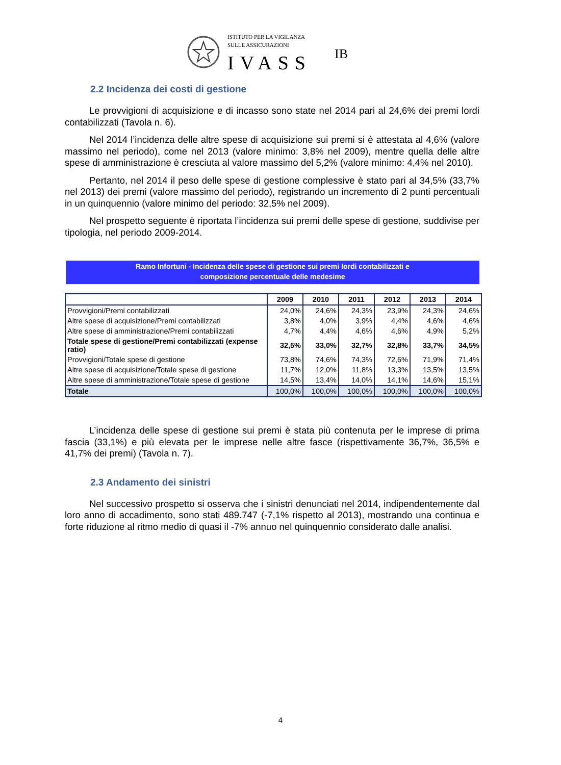ISTITUTO PER LA VIGILANZA
SULLE ASSICURAZIONI
IVASS
IB
2.2 Incidenza dei costi di gestione
Le provvigioni di acquisizione e di incasso sono state nel 2014 pari al 24,6% dei premi lordi contabilizzati (Tavola n. 6).
Nel 2014 l’incidenza delle altre spese di acquisizione sui premi si è attestata al 4,6% (valore massimo nel periodo), come nel 2013 (valore minimo: 3,8% nel 2009), mentre quella delle altre spese di amministrazione è cresciuta al valore massimo del 5,2% (valore minimo: 4,4% nel 2010).
Pertanto, nel 2014 il peso delle spese di gestione complessive è stato pari al 34,5% (33,7% nel 2013) dei premi (valore massimo del periodo), registrando un incremento di 2 punti percentuali in un quinquennio (valore minimo del periodo: 32,5% nel 2009).
Nel prospetto seguente è riportata l’incidenza sui premi delle spese di gestione, suddivise per tipologia, nel periodo 2009-2014.
Ramo Infortuni - Incidenza delle spese di gestione sui premi lordi contabilizzati e
composizione percentuale delle medesime
| | 2009 | 2010 | 2011 | 2012 | 2013 | 2014 |
| --- | --- | --- | --- | --- | --- | --- |
| Provvigioni/Premi contabilizzati | 24,0% | 24,6% | 24,3% | 23,9% | 24,3% | 24,6% |
| Altre spese di acquisizione/Premi contabilizzati | 3,8% | 4,0% | 3,9% | 4,4% | 4,6% | 4,6% |
| Altre spese di amministrazione/Premi contabilizzati | 4,7% | 4,4% | 4,6% | 4,6% | 4,9% | 5,2% |
| Totale spese di gestione/Premi contabilizzati (expense ratio) | 32,5% | 33,0% | 32,7% | 32,8% | 33,7% | 34,5% |
| Provvigioni/Totale spese di gestione | 73,8% | 74,6% | 74,3% | 72,6% | 71,9% | 71,4% |
| Altre spese di acquisizione/Totale spese di gestione | 11,7% | 12,0% | 11,8% | 13,3% | 13,5% | 13,5% |
| Altre spese di amministrazione/Totale spese di gestione | 14,5% | 13,4% | 14,0% | 14,1% | 14,6% | 15,1% |
| Totale | 100,0% | 100,0% | 100,0% | 100,0% | 100,0% | 100,0% |
L’incidenza delle spese di gestione sui premi è stata più contenuta per le imprese di prima fascia (33,1%) e più elevata per le imprese nelle altre fasce (rispettivamente 36,7%, 36,5% e 41,7% dei premi) (Tavola n. 7).
2.3 Andamento dei sinistri
Nel successivo prospetto si osserva che i sinistri denunciati nel 2014, indipendentemente dal loro anno di accadimento, sono stati 489.747 (-7,1% rispetto al 2013), mostrando una continua e forte riduzione al ritmo medio di quasi il -7% annuo nel quinquennio considerato dalle analisi.
4